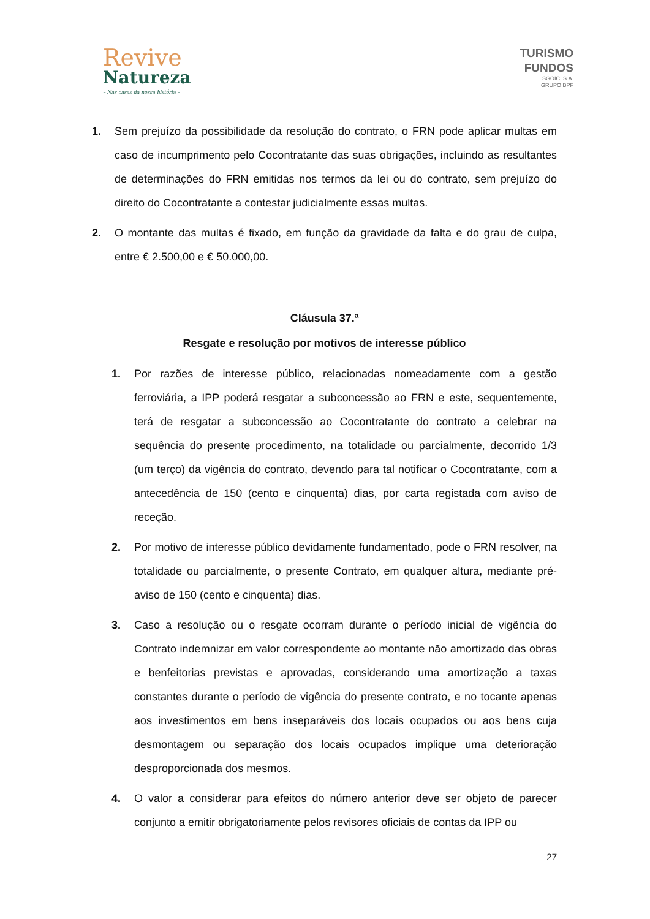Revive
Natureza
– Nas casas da nossa história –
TURISMO
FUNDOS
SGOIC, S.A.
GRUPO BPF
1. Sem prejuízo da possibilidade da resolução do contrato, o FRN pode aplicar multas em caso de incumprimento pelo Cocontratante das suas obrigações, incluindo as resultantes de determinações do FRN emitidas nos termos da lei ou do contrato, sem prejuízo do direito do Cocontratante a contestar judicialmente essas multas.
2. O montante das multas é fixado, em função da gravidade da falta e do grau de culpa, entre € 2.500,00 e € 50.000,00.
Cláusula 37.ª
Resgate e resolução por motivos de interesse público
1. Por razões de interesse público, relacionadas nomeadamente com a gestão ferroviária, a IPP poderá resgatar a subconcessão ao FRN e este, sequentemente, terá de resgatar a subconcessão ao Cocontratante do contrato a celebrar na sequência do presente procedimento, na totalidade ou parcialmente, decorrido 1/3 (um terço) da vigência do contrato, devendo para tal notificar o Cocontratante, com a antecedência de 150 (cento e cinquenta) dias, por carta registada com aviso de receção.
2. Por motivo de interesse público devidamente fundamentado, pode o FRN resolver, na totalidade ou parcialmente, o presente Contrato, em qualquer altura, mediante pré-aviso de 150 (cento e cinquenta) dias.
3. Caso a resolução ou o resgate ocorram durante o período inicial de vigência do Contrato indemnizar em valor correspondente ao montante não amortizado das obras e benfeitorias previstas e aprovadas, considerando uma amortização a taxas constantes durante o período de vigência do presente contrato, e no tocante apenas aos investimentos em bens inseparáveis dos locais ocupados ou aos bens cuja desmontagem ou separação dos locais ocupados implique uma deterioração desproporcionada dos mesmos.
4. O valor a considerar para efeitos do número anterior deve ser objeto de parecer conjunto a emitir obrigatoriamente pelos revisores oficiais de contas da IPP ou
27